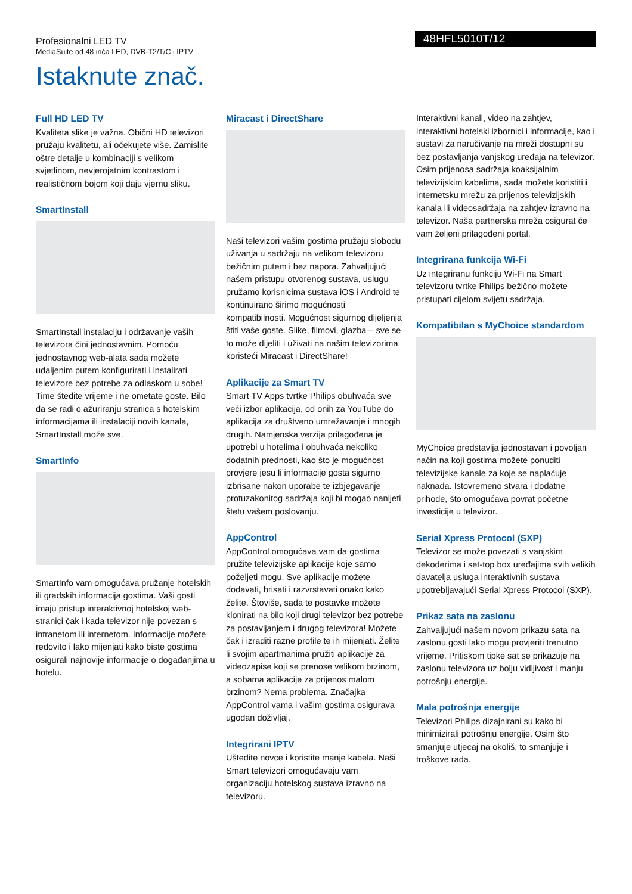Profesionalni LED TV
MediaSuite od 48 inča LED, DVB-T2/T/C i IPTV
48HFL5010T/12
Istaknute znač.
Full HD LED TV
Kvaliteta slike je važna. Obični HD televizori pružaju kvalitetu, ali očekujete više. Zamislite oštre detalje u kombinaciji s velikom svjetlinom, nevjerojatnim kontrastom i realističnom bojom koji daju vjernu sliku.
SmartInstall
SmartInstall instalaciju i održavanje vaših televizora čini jednostavnim. Pomoću jednostavnog web-alata sada možete udaljenim putem konfigurirati i instalirati televizore bez potrebe za odlaskom u sobe! Time štedite vrijeme i ne ometate goste. Bilo da se radi o ažuriranju stranica s hotelskim informacijama ili instalaciji novih kanala, SmartInstall može sve.
SmartInfo
SmartInfo vam omogućava pružanje hotelskih ili gradskih informacija gostima. Vaši gosti imaju pristup interaktivnoj hotelskoj web-stranici čak i kada televizor nije povezan s intranetom ili internetom. Informacije možete redovito i lako mijenjati kako biste gostima osigurali najnovije informacije o događanjima u hotelu.
Miracast i DirectShare
Naši televizori vašim gostima pružaju slobodu uživanja u sadržaju na velikom televizoru bežičnim putem i bez napora. Zahvaljujući našem pristupu otvorenog sustava, uslugu pružamo korisnicima sustava iOS i Android te kontinuirano širimo mogućnosti kompatibilnosti. Mogućnost sigurnog dijeljenja štiti vaše goste. Slike, filmovi, glazba – sve se to može dijeliti i uživati na našim televizorima koristeći Miracast i DirectShare!
Aplikacije za Smart TV
Smart TV Apps tvrtke Philips obuhvaća sve veći izbor aplikacija, od onih za YouTube do aplikacija za društveno umrežavanje i mnogih drugih. Namjenska verzija prilagođena je upotrebi u hotelima i obuhvaća nekoliko dodatnih prednosti, kao što je mogućnost provjere jesu li informacije gosta sigurno izbrisane nakon uporabe te izbjegavanje protuzakonitog sadržaja koji bi mogao nanijeti štetu vašem poslovanju.
AppControl
AppControl omogućava vam da gostima pružite televizijske aplikacije koje samo poželjeti mogu. Sve aplikacije možete dodavati, brisati i razvrstavati onako kako želite. Štoviše, sada te postavke možete klonirati na bilo koji drugi televizor bez potrebe za postavljanjem i drugog televizora! Možete čak i izraditi razne profile te ih mijenjati. Želite li svojim apartmanima pružiti aplikacije za videozapise koji se prenose velikom brzinom, a sobama aplikacije za prijenos malom brzinom? Nema problema. Značajka AppControl vama i vašim gostima osigurava ugodan doživljaj.
Integrirani IPTV
Uštedite novce i koristite manje kabela. Naši Smart televizori omogućavaju vam organizaciju hotelskog sustava izravno na televizoru.
Interaktivni kanali, video na zahtjev, interaktivni hotelski izbornici i informacije, kao i sustavi za naručivanje na mreži dostupni su bez postavljanja vanjskog uređaja na televizor. Osim prijenosa sadržaja koaksijalnim televizijskim kabelima, sada možete koristiti i internetsku mrežu za prijenos televizijskih kanala ili videosadržaja na zahtjev izravno na televizor. Naša partnerska mreža osigurat će vam željeni prilagođeni portal.
Integrirana funkcija Wi-Fi
Uz integriranu funkciju Wi-Fi na Smart televizoru tvrtke Philips bežično možete pristupati cijelom svijetu sadržaja.
Kompatibilan s MyChoice standardom
MyChoice predstavlja jednostavan i povoljan način na koji gostima možete ponuditi televizijske kanale za koje se naplaćuje naknada. Istovremeno stvara i dodatne prihode, što omogućava povrat početne investicije u televizor.
Serial Xpress Protocol (SXP)
Televizor se može povezati s vanjskim dekoderima i set-top box uređajima svih velikih davatelja usluga interaktivnih sustava upotrebljavajući Serial Xpress Protocol (SXP).
Prikaz sata na zaslonu
Zahvaljujući našem novom prikazu sata na zaslonu gosti lako mogu provjeriti trenutno vrijeme. Pritiskom tipke sat se prikazuje na zaslonu televizora uz bolju vidljivost i manju potrošnju energije.
Mala potrošnja energije
Televizori Philips dizajnirani su kako bi minimizirali potrošnju energije. Osim što smanjuje utjecaj na okoliš, to smanjuje i troškove rada.